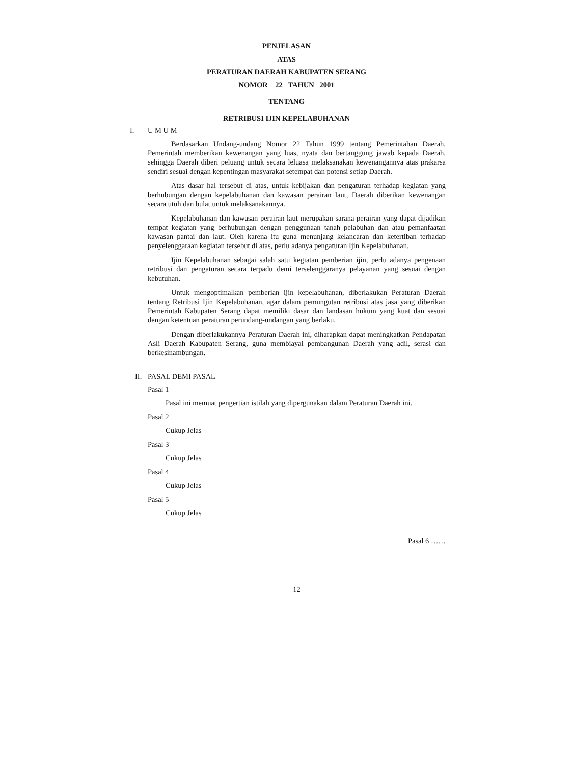PENJELASAN
ATAS
PERATURAN DAERAH KABUPATEN SERANG
NOMOR 22 TAHUN 2001
TENTANG
RETRIBUSI IJIN KEPELABUHANAN
I. U M U M
Berdasarkan Undang-undang Nomor 22 Tahun 1999 tentang Pemerintahan Daerah, Pemerintah memberikan kewenangan yang luas, nyata dan bertanggung jawab kepada Daerah, sehingga Daerah diberi peluang untuk secara leluasa melaksanakan kewenangannya atas prakarsa sendiri sesuai dengan kepentingan masyarakat setempat dan potensi setiap Daerah.
Atas dasar hal tersebut di atas, untuk kebijakan dan pengaturan terhadap kegiatan yang berhubungan dengan kepelabuhanan dan kawasan perairan laut, Daerah diberikan kewenangan secara utuh dan bulat untuk melaksanakannya.
Kepelabuhanan dan kawasan perairan laut merupakan sarana perairan yang dapat dijadikan tempat kegiatan yang berhubungan dengan penggunaan tanah pelabuhan dan atau pemanfaatan kawasan pantai dan laut. Oleh karena itu guna menunjang kelancaran dan ketertiban terhadap penyelenggaraan kegiatan tersebut di atas, perlu adanya pengaturan Ijin Kepelabuhanan.
Ijin Kepelabuhanan sebagai salah satu kegiatan pemberian ijin, perlu adanya pengenaan retribusi dan pengaturan secara terpadu demi terselenggaranya pelayanan yang sesuai dengan kebutuhan.
Untuk mengoptimalkan pemberian ijin kepelabuhanan, diberlakukan Peraturan Daerah tentang Retribusi Ijin Kepelabuhanan, agar dalam pemungutan retribusi atas jasa yang diberikan Pemerintah Kabupaten Serang dapat memiliki dasar dan landasan hukum yang kuat dan sesuai dengan ketentuan peraturan perundang-undangan yang berlaku.
Dengan diberlakukannya Peraturan Daerah ini, diharapkan dapat meningkatkan Pendapatan Asli Daerah Kabupaten Serang, guna membiayai pembangunan Daerah yang adil, serasi dan berkesinambungan.
II. PASAL DEMI PASAL
Pasal 1
Pasal ini memuat pengertian istilah yang dipergunakan dalam Peraturan Daerah ini.
Pasal 2
Cukup Jelas
Pasal 3
Cukup Jelas
Pasal 4
Cukup Jelas
Pasal 5
Cukup Jelas
Pasal 6 ……
12